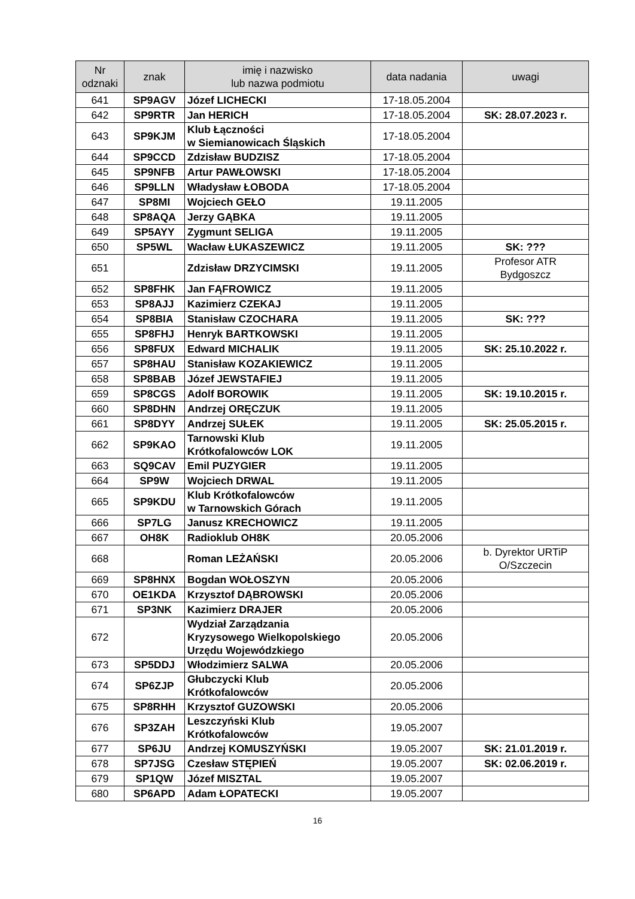| Nr odznaki | znak | imię i nazwisko lub nazwa podmiotu | data nadania | uwagi |
| --- | --- | --- | --- | --- |
| 641 | SP9AGV | Józef LICHECKI | 17-18.05.2004 | |
| 642 | SP9RTR | Jan HERICH | 17-18.05.2004 | SK: 28.07.2023 r. |
| 643 | SP9KJM | Klub Łączności w Siemianowicach Śląskich | 17-18.05.2004 | |
| 644 | SP9CCD | Zdzisław BUDZISZ | 17-18.05.2004 | |
| 645 | SP9NFB | Artur PAWŁOWSKI | 17-18.05.2004 | |
| 646 | SP9LLN | Władysław ŁOBODA | 17-18.05.2004 | |
| 647 | SP8MI | Wojciech GEŁO | 19.11.2005 | |
| 648 | SP8AQA | Jerzy GĄBKA | 19.11.2005 | |
| 649 | SP5AYY | Zygmunt SELIGA | 19.11.2005 | |
| 650 | SP5WL | Wacław ŁUKASZEWICZ | 19.11.2005 | SK: ??? |
| 651 | | Zdzisław DRZYCIMSKI | 19.11.2005 | Profesor ATR Bydgoszcz |
| 652 | SP8FHK | Jan FĄFROWICZ | 19.11.2005 | |
| 653 | SP8AJJ | Kazimierz CZEKAJ | 19.11.2005 | |
| 654 | SP8BIA | Stanisław CZOCHARA | 19.11.2005 | SK: ??? |
| 655 | SP8FHJ | Henryk BARTKOWSKI | 19.11.2005 | |
| 656 | SP8FUX | Edward MICHALIK | 19.11.2005 | SK: 25.10.2022 r. |
| 657 | SP8HAU | Stanisław KOZAKIEWICZ | 19.11.2005 | |
| 658 | SP8BAB | Józef JEWSTAFIEJ | 19.11.2005 | |
| 659 | SP8CGS | Adolf BOROWIK | 19.11.2005 | SK: 19.10.2015 r. |
| 660 | SP8DHN | Andrzej ORĘCZUK | 19.11.2005 | |
| 661 | SP8DYY | Andrzej SUŁEK | 19.11.2005 | SK: 25.05.2015 r. |
| 662 | SP9KAO | Tarnowski Klub Krótkofalowców LOK | 19.11.2005 | |
| 663 | SQ9CAV | Emil PUZYGIER | 19.11.2005 | |
| 664 | SP9W | Wojciech DRWAL | 19.11.2005 | |
| 665 | SP9KDU | Klub Krótkofalowców w Tarnowskich Górach | 19.11.2005 | |
| 666 | SP7LG | Janusz KRECHOWICZ | 19.11.2005 | |
| 667 | OH8K | Radioklub OH8K | 20.05.2006 | |
| 668 | | Roman LEŻAŃSKI | 20.05.2006 | b. Dyrektor URTiP O/Szczecin |
| 669 | SP8HNX | Bogdan WOŁOSZYN | 20.05.2006 | |
| 670 | OE1KDA | Krzysztof DĄBROWSKI | 20.05.2006 | |
| 671 | SP3NK | Kazimierz DRAJER | 20.05.2006 | |
| 672 | | Wydział Zarządzania Kryzysowego Wielkopolskiego Urzędu Wojewódzkiego | 20.05.2006 | |
| 673 | SP5DDJ | Włodzimierz SALWA | 20.05.2006 | |
| 674 | SP6ZJP | Głubczycki Klub Krótkofalowców | 20.05.2006 | |
| 675 | SP8RHH | Krzysztof GUZOWSKI | 20.05.2006 | |
| 676 | SP3ZAH | Leszczyński Klub Krótkofalowców | 19.05.2007 | |
| 677 | SP6JU | Andrzej KOMUSZYŃSKI | 19.05.2007 | SK: 21.01.2019 r. |
| 678 | SP7JSG | Czesław STĘPIEŃ | 19.05.2007 | SK: 02.06.2019 r. |
| 679 | SP1QW | Józef MISZTAL | 19.05.2007 | |
| 680 | SP6APD | Adam ŁOPATECKI | 19.05.2007 | |
16